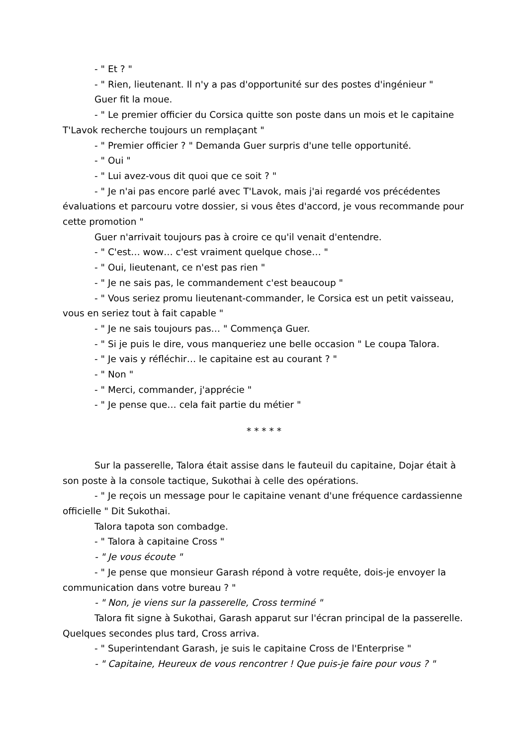- " Et ? "
- " Rien, lieutenant. Il n'y a pas d'opportunité sur des postes d'ingénieur "
Guer fit la moue.
- " Le premier officier du Corsica quitte son poste dans un mois et le capitaine T'Lavok recherche toujours un remplaçant "
- " Premier officier ? " Demanda Guer surpris d'une telle opportunité.
- " Oui "
- " Lui avez-vous dit quoi que ce soit ? "
- " Je n'ai pas encore parlé avec T'Lavok, mais j'ai regardé vos précédentes évaluations et parcouru votre dossier, si vous êtes d'accord, je vous recommande pour cette promotion "
Guer n'arrivait toujours pas à croire ce qu'il venait d'entendre.
- " C'est… wow… c'est vraiment quelque chose… "
- " Oui, lieutenant, ce n'est pas rien "
- " Je ne sais pas, le commandement c'est beaucoup "
- " Vous seriez promu lieutenant-commander, le Corsica est un petit vaisseau, vous en seriez tout à fait capable "
- " Je ne sais toujours pas… " Commença Guer.
- " Si je puis le dire, vous manqueriez une belle occasion " Le coupa Talora.
- " Je vais y réfléchir… le capitaine est au courant ? "
- " Non "
- " Merci, commander, j'apprécie "
- " Je pense que… cela fait partie du métier "
* * * * *
Sur la passerelle, Talora était assise dans le fauteuil du capitaine, Dojar était à son poste à la console tactique, Sukothai à celle des opérations.
- " Je reçois un message pour le capitaine venant d'une fréquence cardassienne officielle " Dit Sukothai.
Talora tapota son combadge.
- " Talora à capitaine Cross "
- " Je vous écoute "
- " Je pense que monsieur Garash répond à votre requête, dois-je envoyer la communication dans votre bureau ? "
- " Non, je viens sur la passerelle, Cross terminé "
Talora fit signe à Sukothai, Garash apparut sur l'écran principal de la passerelle. Quelques secondes plus tard, Cross arriva.
- " Superintendant Garash, je suis le capitaine Cross de l'Enterprise "
- " Capitaine, Heureux de vous rencontrer ! Que puis-je faire pour vous ? "